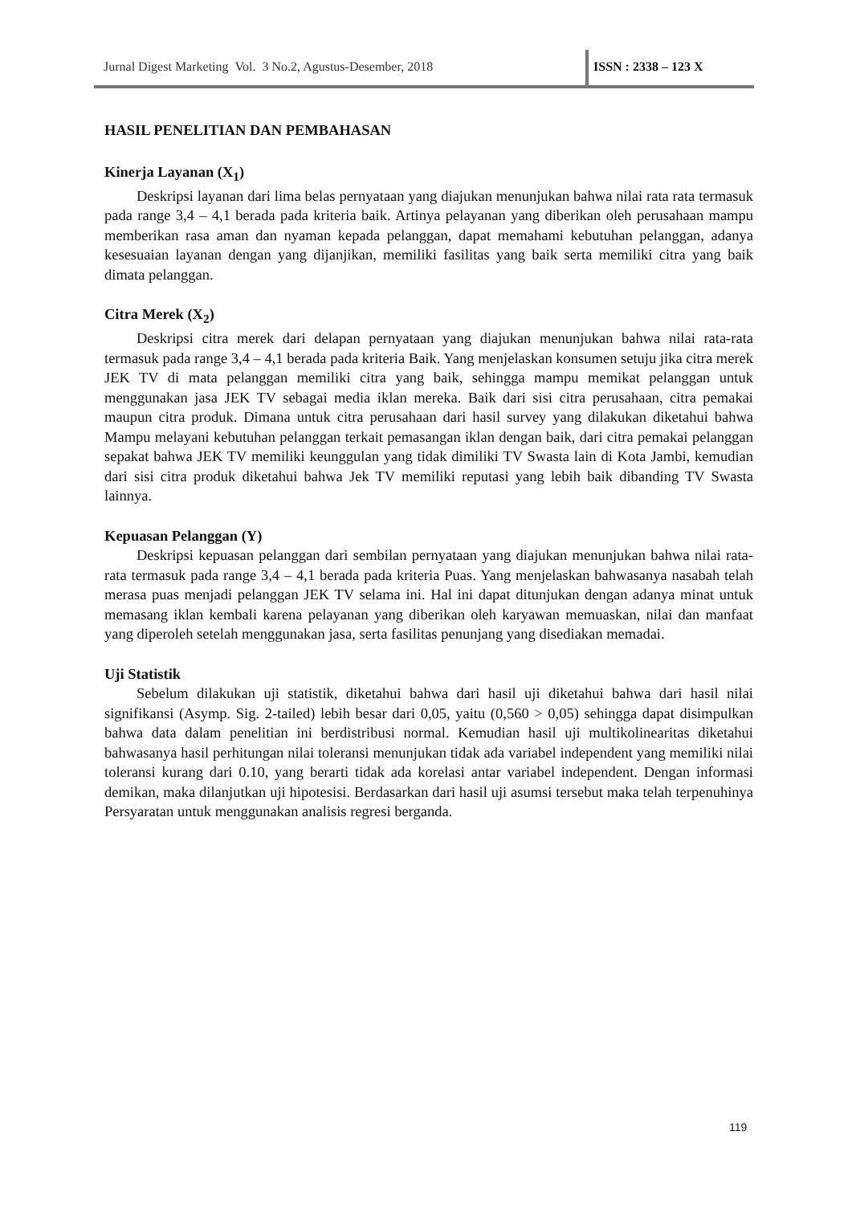Jurnal Digest Marketing Vol. 3 No.2, Agustus-Desember, 2018 ISSN : 2338 – 123 X
HASIL PENELITIAN DAN PEMBAHASAN
Kinerja Layanan (X<sub>1</sub>)
Deskripsi layanan dari lima belas pernyataan yang diajukan menunjukan bahwa nilai rata rata termasuk pada range 3,4 – 4,1 berada pada kriteria baik. Artinya pelayanan yang diberikan oleh perusahaan mampu memberikan rasa aman dan nyaman kepada pelanggan, dapat memahami kebutuhan pelanggan, adanya kesesuaian layanan dengan yang dijanjikan, memiliki fasilitas yang baik serta memiliki citra yang baik dimata pelanggan.
Citra Merek (X<sub>2</sub>)
Deskripsi citra merek dari delapan pernyataan yang diajukan menunjukan bahwa nilai rata-rata termasuk pada range 3,4 – 4,1 berada pada kriteria Baik. Yang menjelaskan konsumen setuju jika citra merek JEK TV di mata pelanggan memiliki citra yang baik, sehingga mampu memikat pelanggan untuk menggunakan jasa JEK TV sebagai media iklan mereka. Baik dari sisi citra perusahaan, citra pemakai maupun citra produk. Dimana untuk citra perusahaan dari hasil survey yang dilakukan diketahui bahwa Mampu melayani kebutuhan pelanggan terkait pemasangan iklan dengan baik, dari citra pemakai pelanggan sepakat bahwa JEK TV memiliki keunggulan yang tidak dimiliki TV Swasta lain di Kota Jambi, kemudian dari sisi citra produk diketahui bahwa Jek TV memiliki reputasi yang lebih baik dibanding TV Swasta lainnya.
Kepuasan Pelanggan (Y)
Deskripsi kepuasan pelanggan dari sembilan pernyataan yang diajukan menunjukan bahwa nilai rata-rata termasuk pada range 3,4 – 4,1 berada pada kriteria Puas. Yang menjelaskan bahwasanya nasabah telah merasa puas menjadi pelanggan JEK TV selama ini. Hal ini dapat ditunjukan dengan adanya minat untuk memasang iklan kembali karena pelayanan yang diberikan oleh karyawan memuaskan, nilai dan manfaat yang diperoleh setelah menggunakan jasa, serta fasilitas penunjang yang disediakan memadai.
Uji Statistik
Sebelum dilakukan uji statistik, diketahui bahwa dari hasil uji diketahui bahwa dari hasil nilai signifikansi (Asymp. Sig. 2-tailed) lebih besar dari 0,05, yaitu (0,560 > 0,05) sehingga dapat disimpulkan bahwa data dalam penelitian ini berdistribusi normal. Kemudian hasil uji multikolinearitas diketahui bahwasanya hasil perhitungan nilai toleransi menunjukan tidak ada variabel independent yang memiliki nilai toleransi kurang dari 0.10, yang berarti tidak ada korelasi antar variabel independent. Dengan informasi demikan, maka dilanjutkan uji hipotesisi. Berdasarkan dari hasil uji asumsi tersebut maka telah terpenuhinya Persyaratan untuk menggunakan analisis regresi berganda.
119